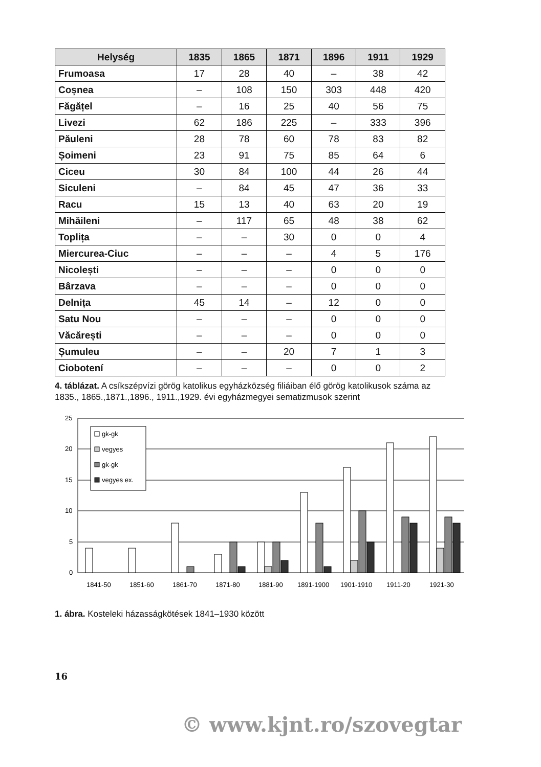| Helység | 1835 | 1865 | 1871 | 1896 | 1911 | 1929 |
| --- | --- | --- | --- | --- | --- | --- |
| Frumoasa | 17 | 28 | 40 | – | 38 | 42 |
| Coșnea | – | 108 | 150 | 303 | 448 | 420 |
| Făgățel | – | 16 | 25 | 40 | 56 | 75 |
| Livezi | 62 | 186 | 225 | – | 333 | 396 |
| Păuleni | 28 | 78 | 60 | 78 | 83 | 82 |
| Șoimeni | 23 | 91 | 75 | 85 | 64 | 6 |
| Ciceu | 30 | 84 | 100 | 44 | 26 | 44 |
| Siculeni | – | 84 | 45 | 47 | 36 | 33 |
| Racu | 15 | 13 | 40 | 63 | 20 | 19 |
| Mihăileni | – | 117 | 65 | 48 | 38 | 62 |
| Toplița | – | – | 30 | 0 | 0 | 4 |
| Miercurea-Ciuc | – | – | – | 4 | 5 | 176 |
| Nicolești | – | – | – | 0 | 0 | 0 |
| Bârzava | – | – | – | 0 | 0 | 0 |
| Delnița | 45 | 14 | – | 12 | 0 | 0 |
| Satu Nou | – | – | – | 0 | 0 | 0 |
| Văcărești | – | – | – | 0 | 0 | 0 |
| Șumuleu | – | – | 20 | 7 | 1 | 3 |
| Ciobotení | – | – | – | 0 | 0 | 2 |
4. táblázat. A csíkszépvízi görög katolikus egyházközség filiáiban élő görög katolikusok száma az 1835., 1865.,1871.,1896., 1911.,1929. évi egyházmegyei sematizmusok szerint
25
20
15
10
5
0
gk-gk
vegyes
gk-gk
vegyes ex.
1841-50
1851-60
1861-70
1871-80
1881-90
1891-1900
1901-1910
1911-20
1921-30
1. ábra. Kosteleki házasságkötések 1841–1930 között
16
© www.kjnt.ro/szovegtar